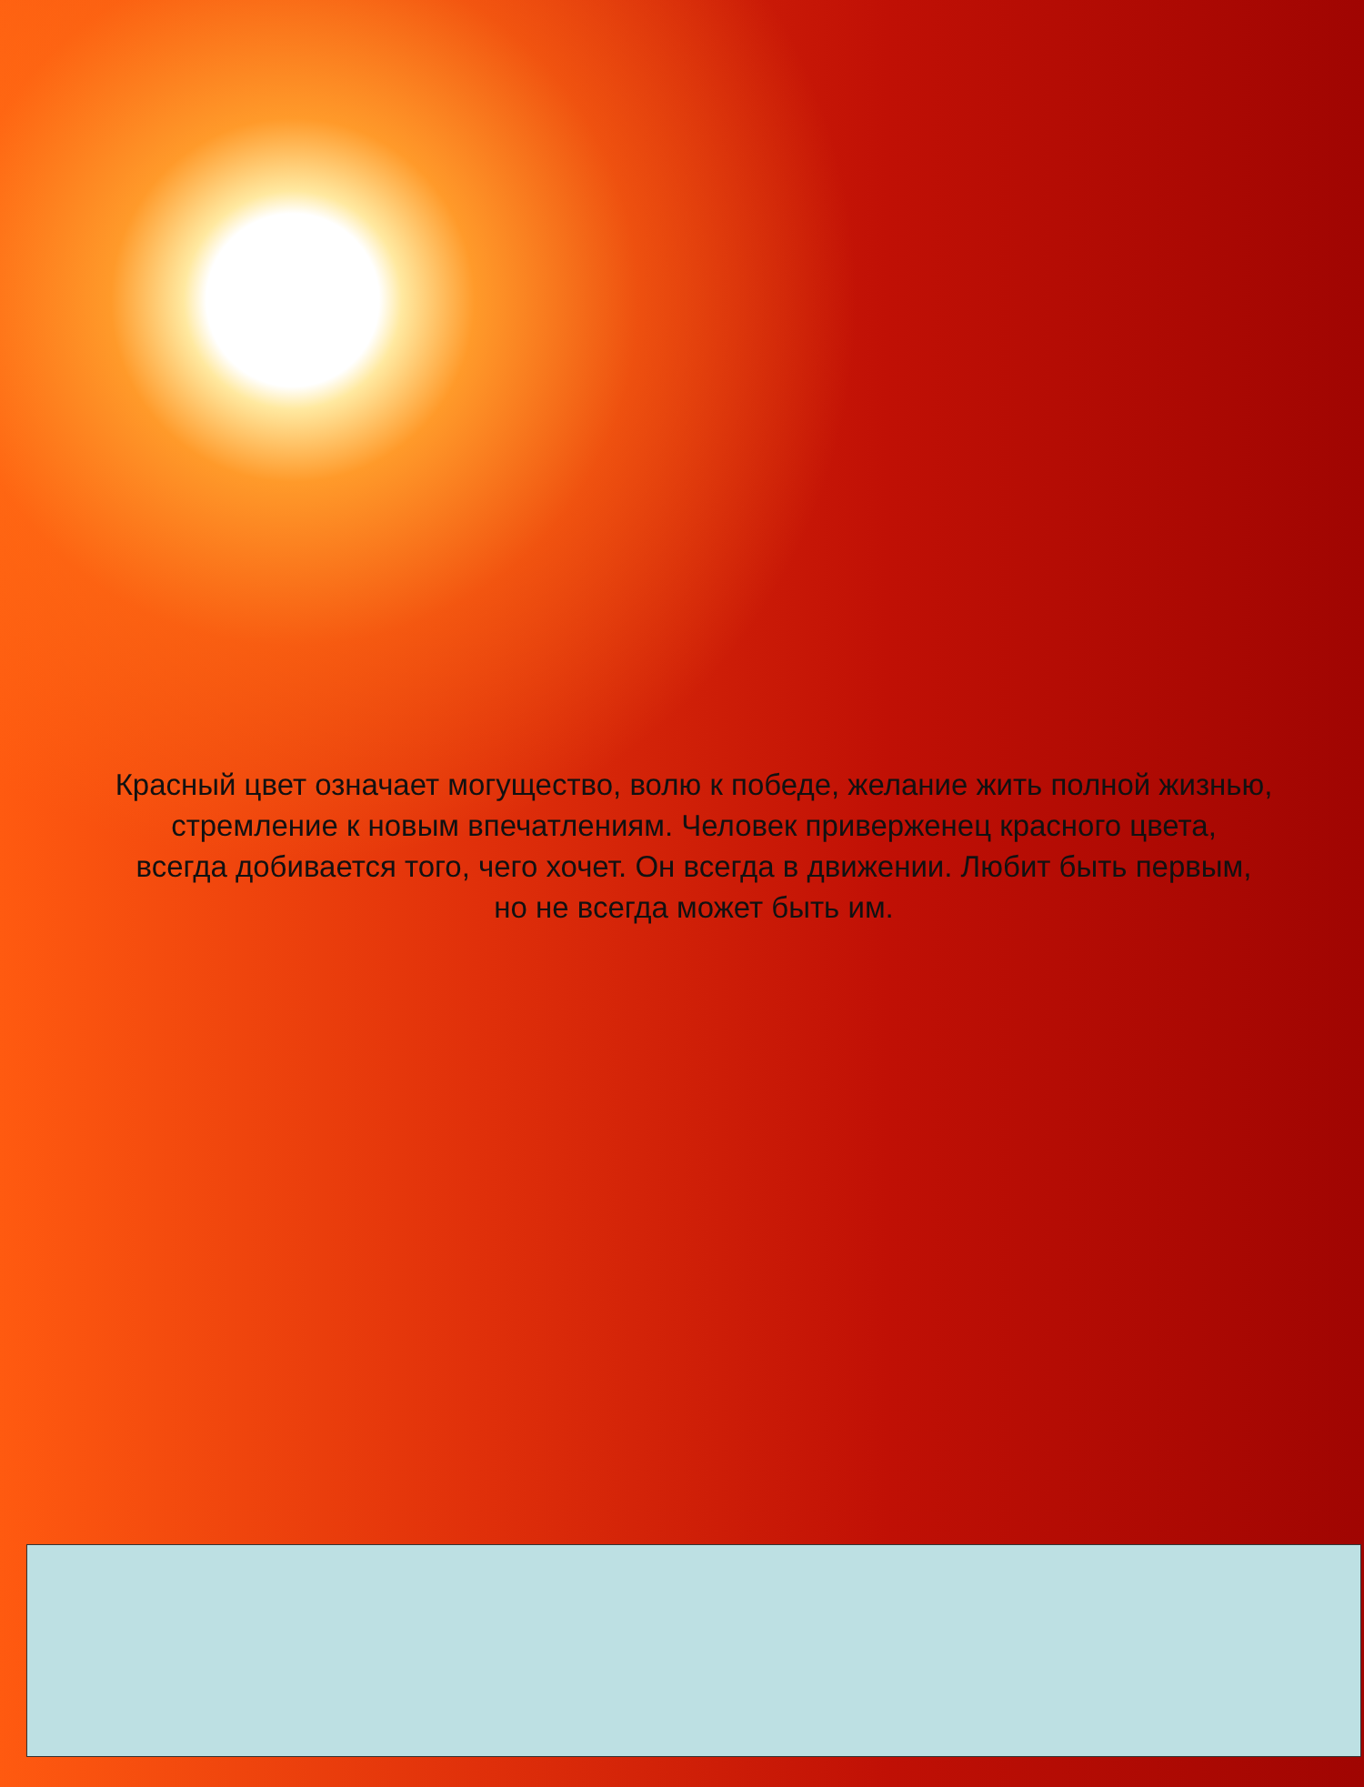Красный цвет означает могущество, волю к победе, желание жить полной жизнью,
стремление к новым впечатлениям. Человек приверженец красного цвета,
всегда добивается того, чего хочет. Он всегда в движении. Любит быть первым,
но не всегда может быть им.